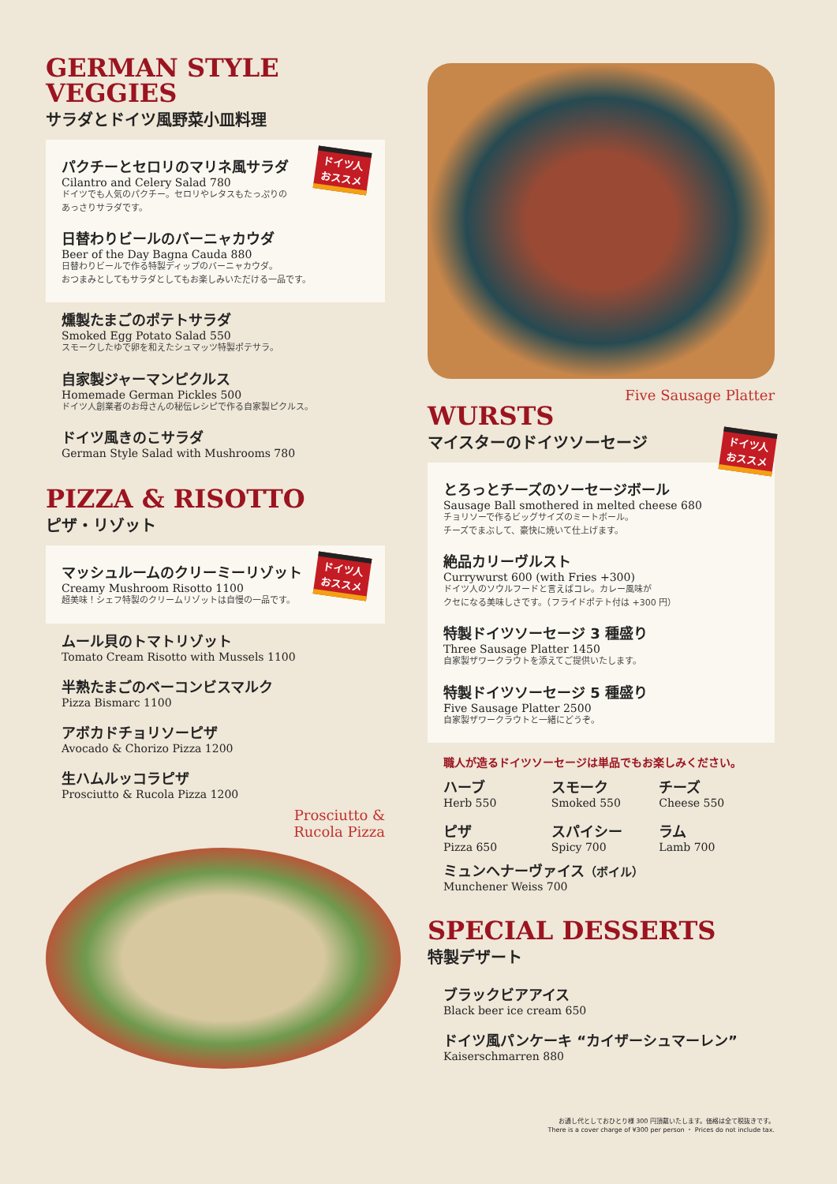GERMAN STYLE VEGGIES
サラダとドイツ風野菜小皿料理
ドイツ人
おススメ
パクチーとセロリのマリネ風サラダ
Cilantro and Celery Salad 780
ドイツでも人気のパクチー。セロリやレタスもたっぷりの
あっさりサラダです。
日替わりビールのバーニャカウダ
Beer of the Day Bagna Cauda 880
日替わりビールで作る特製ディップのバーニャカウダ。
おつまみとしてもサラダとしてもお楽しみいただける一品です。
燻製たまごのポテトサラダ
Smoked Egg Potato Salad 550
スモークしたゆで卵を和えたシュマッツ特製ポテサラ。
自家製ジャーマンピクルス
Homemade German Pickles 500
ドイツ人創業者のお母さんの秘伝レシピで作る自家製ピクルス。
ドイツ風きのこサラダ
German Style Salad with Mushrooms 780
PIZZA & RISOTTO
ピザ・リゾット
ドイツ人
おススメ
マッシュルームのクリーミーリゾット
Creamy Mushroom Risotto 1100
超美味！シェフ特製のクリームリゾットは自慢の一品です。
ムール貝のトマトリゾット
Tomato Cream Risotto with Mussels 1100
半熟たまごのベーコンビスマルク
Pizza Bismarc 1100
アボカドチョリソーピザ
Avocado & Chorizo Pizza 1200
生ハムルッコラピザ
Prosciutto & Rucola Pizza 1200
Prosciutto &
Rucola Pizza
Five Sausage Platter
WURSTS
マイスターのドイツソーセージ ドイツ人
おススメ
とろっとチーズのソーセージボール
Sausage Ball smothered in melted cheese 680
チョリソーで作るビッグサイズのミートボール。
チーズでまぶして、豪快に焼いて仕上げます。
絶品カリーヴルスト
Currywurst 600 (with Fries +300)
ドイツ人のソウルフードと言えばコレ。カレー風味が
クセになる美味しさです。（フライドポテト付は +300 円）
特製ドイツソーセージ 3 種盛り
Three Sausage Platter 1450
自家製ザワークラウトを添えてご提供いたします。
特製ドイツソーセージ 5 種盛り
Five Sausage Platter 2500
自家製ザワークラウトと一緒にどうぞ。
職人が造るドイツソーセージは単品でもお楽しみください。
ハーブ
Herb 550
スモーク
Smoked 550
チーズ
Cheese 550
ピザ
Pizza 650
スパイシー
Spicy 700
ラム
Lamb 700
ミュンヘナーヴァイス（ボイル）
Munchener Weiss 700
SPECIAL DESSERTS
特製デザート
ブラックビアアイス
Black beer ice cream 650
ドイツ風パンケーキ “カイザーシュマーレン”
Kaiserschmarren 880
お通し代としておひとり様 300 円頂戴いたします。価格は全て税抜きです。
There is a cover charge of ¥300 per person ・ Prices do not include tax.